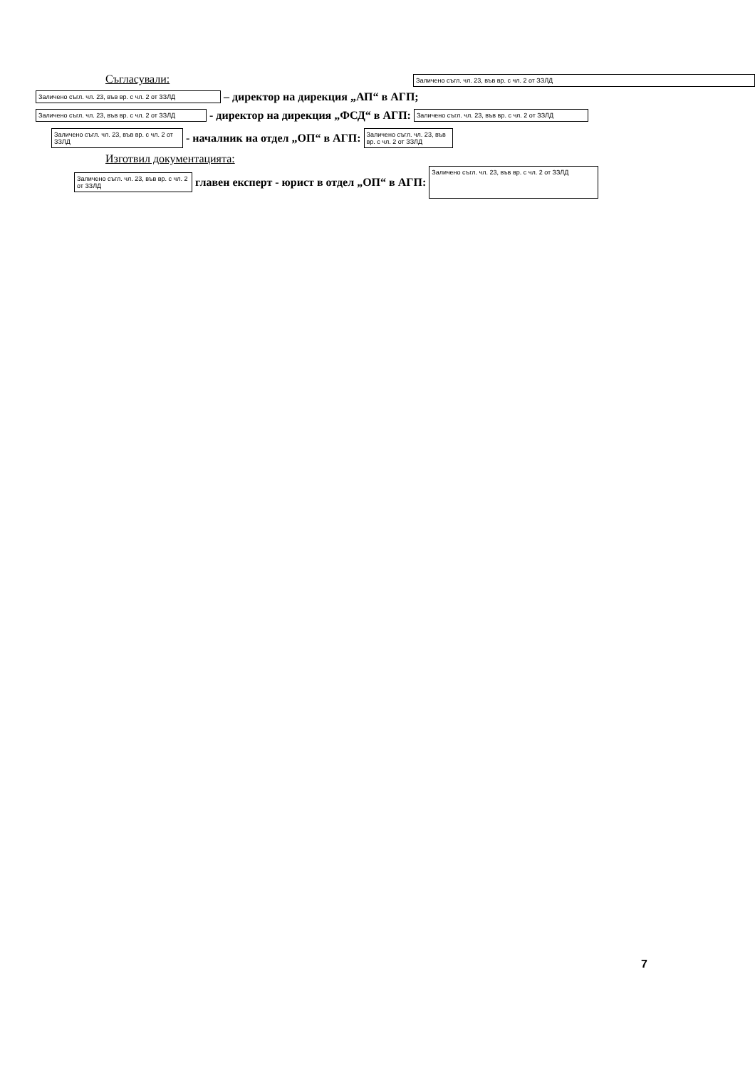Заличено съгл. чл. 23, във вр. с чл. 2 от ЗЗЛД
Съгласували:
Заличено съгл. чл. 23, във вр. с чл. 2 от ЗЗЛД – директор на дирекция „АП“ в АГП;
Заличено съгл. чл. 23, във вр. с чл. 2 от ЗЗЛД - директор на дирекция „ФСД“ в АГП: Заличено съгл. чл. 23, във вр. с чл. 2 от ЗЗЛД
Заличено съгл. чл. 23, във вр. с чл. 2 от ЗЗЛД - началник на отдел „ОП“ в АГП: Заличено съгл. чл. 23, във вр. с чл. 2 от ЗЗЛД
Изготвил документацията:
Заличено съгл. чл. 23, във вр. с чл. 2 от ЗЗЛД главен експерт - юрист в отдел „ОП“ в АГП: Заличено съгл. чл. 23, във вр. с чл. 2 от ЗЗЛД
7